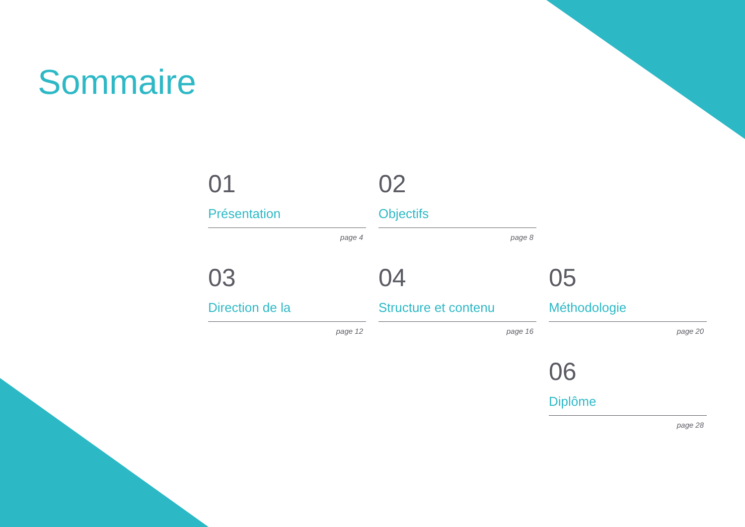Sommaire
01
Présentation
page 4
02
Objectifs
page 8
03
Direction de la
page 12
04
Structure et contenu
page 16
05
Méthodologie
page 20
06
Diplôme
page 28